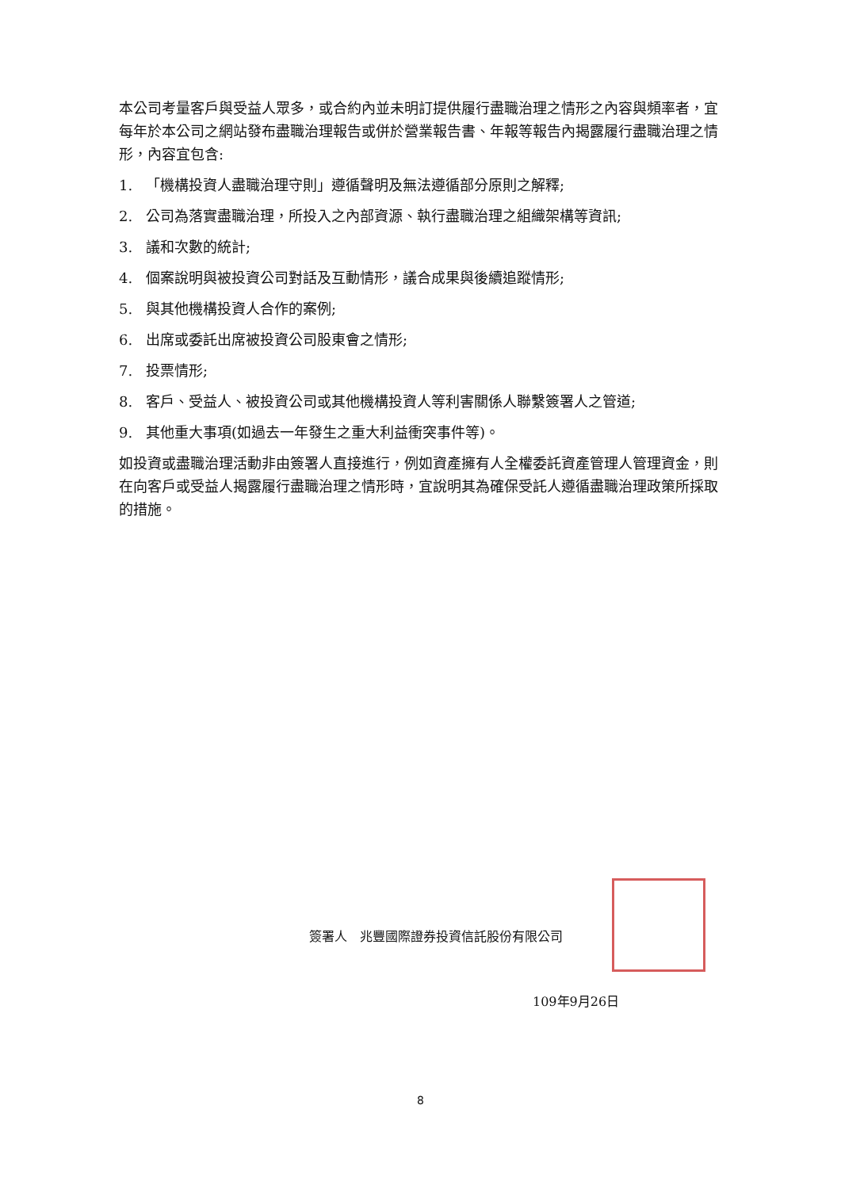本公司考量客戶與受益人眾多，或合約內並未明訂提供履行盡職治理之情形之內容與頻率者，宜每年於本公司之網站發布盡職治理報告或併於營業報告書、年報等報告內揭露履行盡職治理之情形，內容宜包含:
1. 「機構投資人盡職治理守則」遵循聲明及無法遵循部分原則之解釋;
2. 公司為落實盡職治理，所投入之內部資源、執行盡職治理之組織架構等資訊;
3. 議和次數的統計;
4. 個案說明與被投資公司對話及互動情形，議合成果與後續追蹤情形;
5. 與其他機構投資人合作的案例;
6. 出席或委託出席被投資公司股東會之情形;
7. 投票情形;
8. 客戶、受益人、被投資公司或其他機構投資人等利害關係人聯繫簽署人之管道;
9. 其他重大事項(如過去一年發生之重大利益衝突事件等)。
如投資或盡職治理活動非由簽署人直接進行，例如資產擁有人全權委託資產管理人管理資金，則在向客戶或受益人揭露履行盡職治理之情形時，宜說明其為確保受託人遵循盡職治理政策所採取的措施。
簽署人　兆豐國際證券投資信託股份有限公司
109年9月26日
8